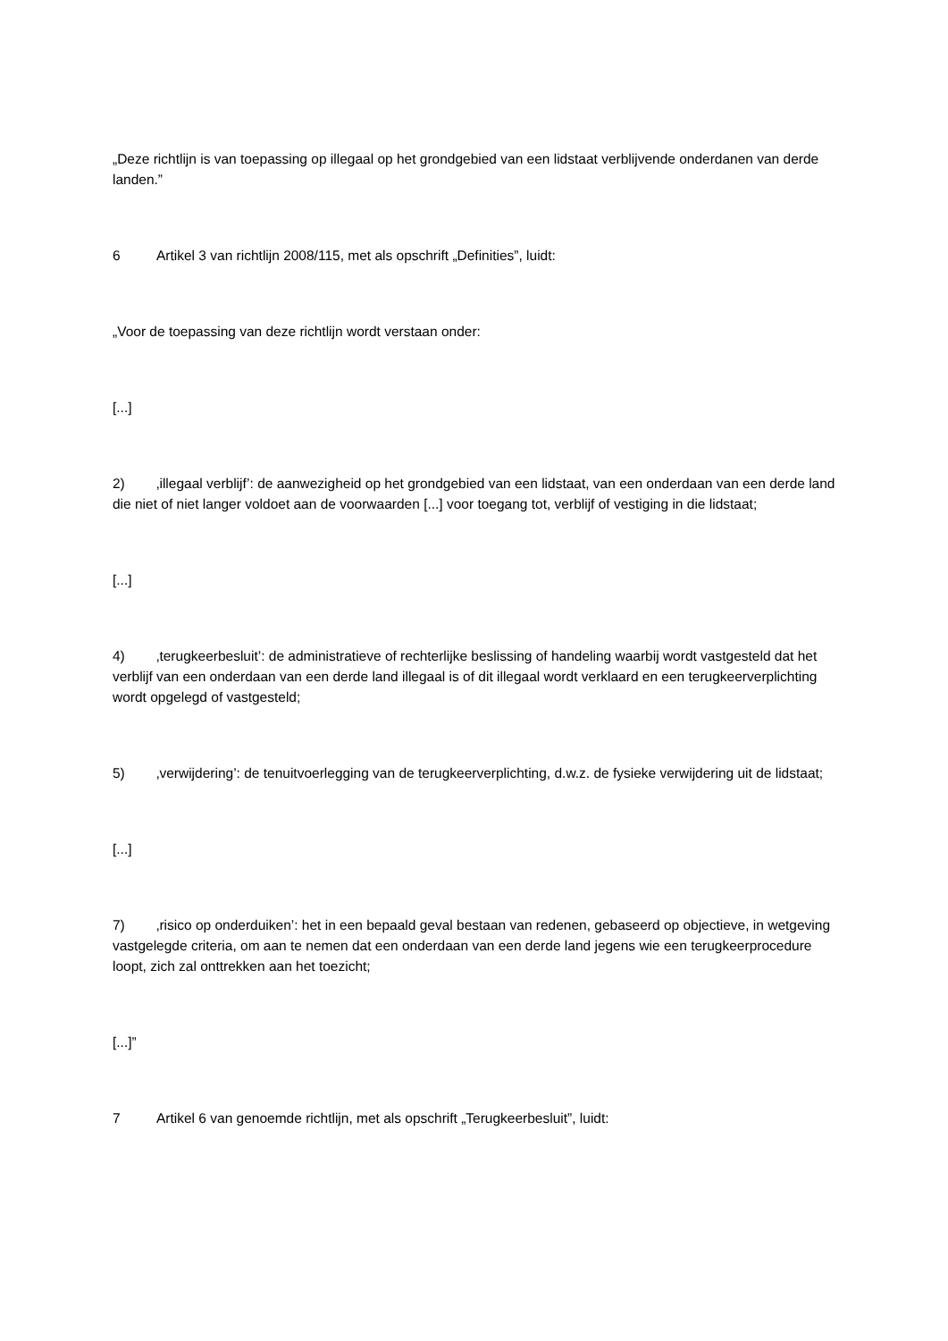„Deze richtlijn is van toepassing op illegaal op het grondgebied van een lidstaat verblijvende onderdanen van derde landen.”
6 Artikel 3 van richtlijn 2008/115, met als opschrift „Definities”, luidt:
„Voor de toepassing van deze richtlijn wordt verstaan onder:
[...]
2) ‚illegaal verblijf’: de aanwezigheid op het grondgebied van een lidstaat, van een onderdaan van een derde land die niet of niet langer voldoet aan de voorwaarden [...] voor toegang tot, verblijf of vestiging in die lidstaat;
[...]
4) ‚terugkeerbesluit’: de administratieve of rechterlijke beslissing of handeling waarbij wordt vastgesteld dat het verblijf van een onderdaan van een derde land illegaal is of dit illegaal wordt verklaard en een terugkeerverplichting wordt opgelegd of vastgesteld;
5) ‚verwijdering’: de tenuitvoerlegging van de terugkeerverplichting, d.w.z. de fysieke verwijdering uit de lidstaat;
[...]
7) ‚risico op onderduiken’: het in een bepaald geval bestaan van redenen, gebaseerd op objectieve, in wetgeving vastgelegde criteria, om aan te nemen dat een onderdaan van een derde land jegens wie een terugkeerprocedure loopt, zich zal onttrekken aan het toezicht;
[...]”
7 Artikel 6 van genoemde richtlijn, met als opschrift „Terugkeerbesluit”, luidt: